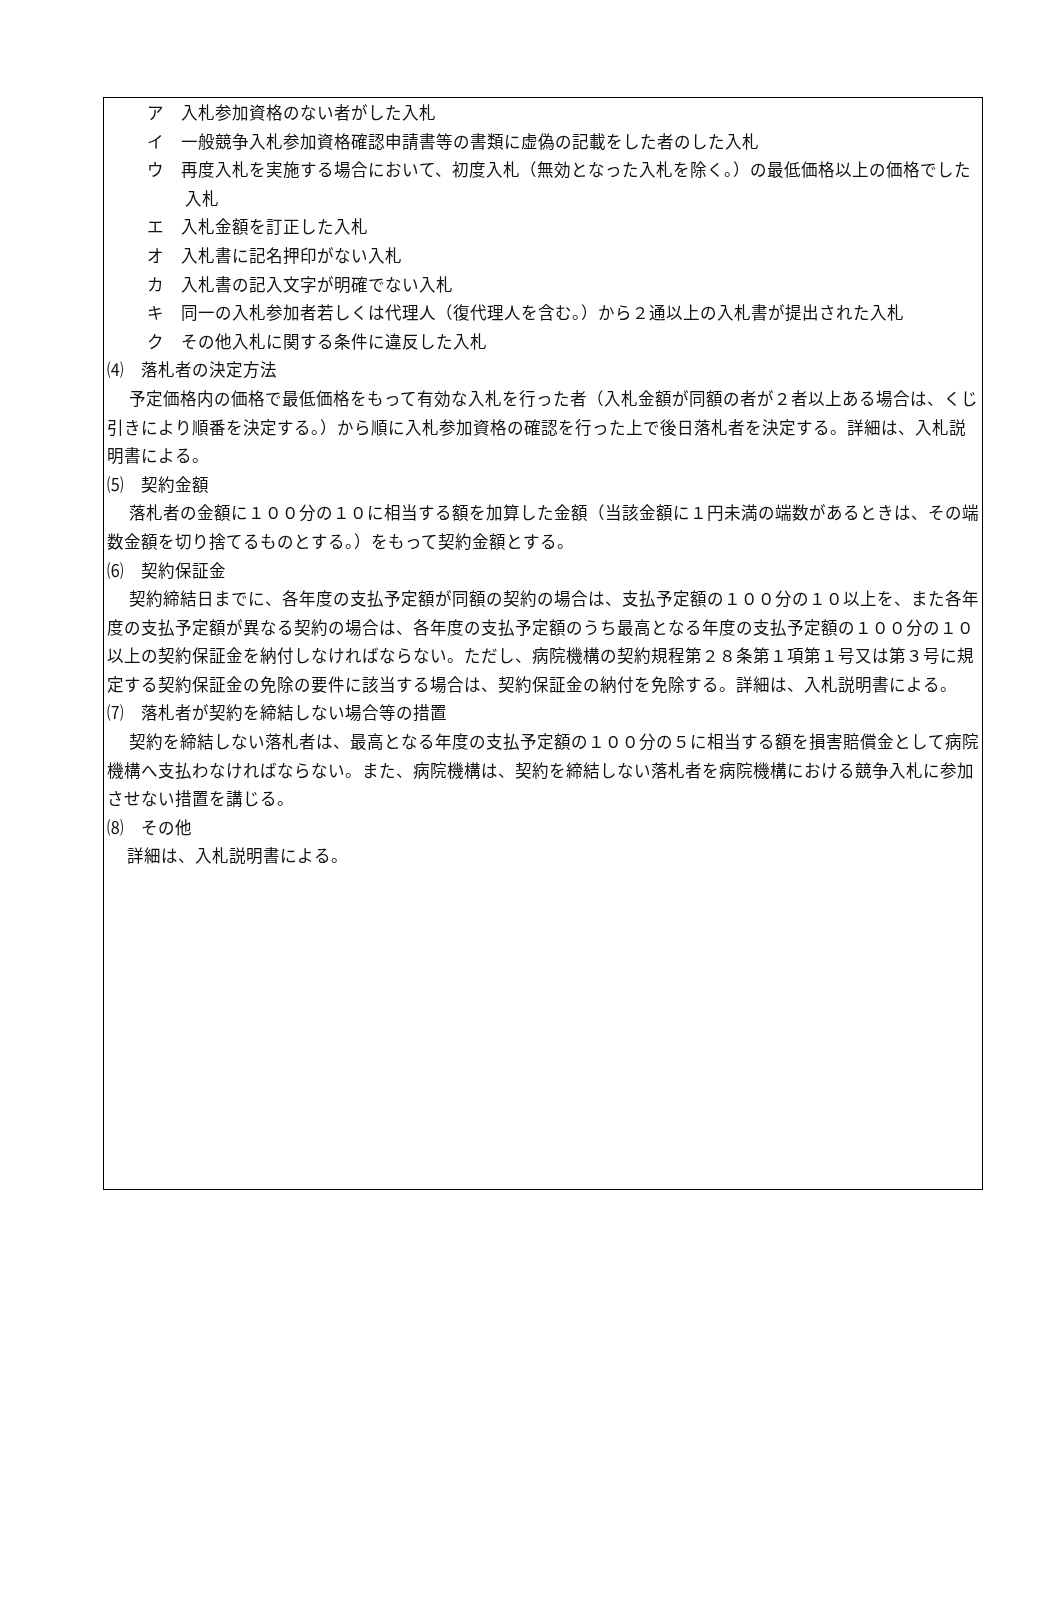ア　入札参加資格のない者がした入札
イ　一般競争入札参加資格確認申請書等の書類に虚偽の記載をした者のした入札
ウ　再度入札を実施する場合において、初度入札（無効となった入札を除く。）の最低価格以上の価格でした入札
エ　入札金額を訂正した入札
オ　入札書に記名押印がない入札
カ　入札書の記入文字が明確でない入札
キ　同一の入札参加者若しくは代理人（復代理人を含む。）から２通以上の入札書が提出された入札
ク　その他入札に関する条件に違反した入札
⑷　落札者の決定方法
予定価格内の価格で最低価格をもって有効な入札を行った者（入札金額が同額の者が２者以上ある場合は、くじ引きにより順番を決定する。）から順に入札参加資格の確認を行った上で後日落札者を決定する。詳細は、入札説明書による。
⑸　契約金額
落札者の金額に１００分の１０に相当する額を加算した金額（当該金額に１円未満の端数があるときは、その端数金額を切り捨てるものとする。）をもって契約金額とする。
⑹　契約保証金
契約締結日までに、各年度の支払予定額が同額の契約の場合は、支払予定額の１００分の１０以上を、また各年度の支払予定額が異なる契約の場合は、各年度の支払予定額のうち最高となる年度の支払予定額の１００分の１０以上の契約保証金を納付しなければならない。ただし、病院機構の契約規程第２８条第１項第１号又は第３号に規定する契約保証金の免除の要件に該当する場合は、契約保証金の納付を免除する。詳細は、入札説明書による。
⑺　落札者が契約を締結しない場合等の措置
契約を締結しない落札者は、最高となる年度の支払予定額の１００分の５に相当する額を損害賠償金として病院機構へ支払わなければならない。また、病院機構は、契約を締結しない落札者を病院機構における競争入札に参加させない措置を講じる。
⑻　その他
詳細は、入札説明書による。